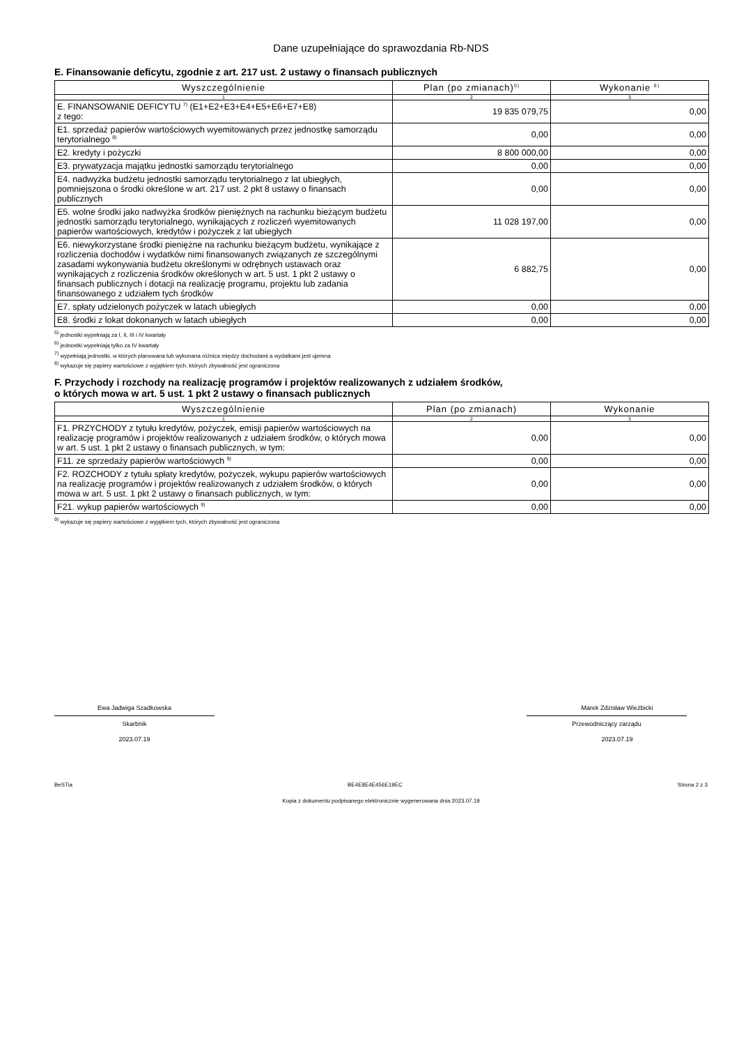Dane uzupełniające do sprawozdania Rb-NDS
E. Finansowanie deficytu, zgodnie z art. 217 ust. 2 ustawy o finansach publicznych
| Wyszczególnienie | Plan (po zmianach)<sup>5)</sup> | Wykonanie <sup>6)</sup> |
| --- | --- | --- |
| 1 | 2 | 3 |
| E. FINANSOWANIE DEFICYTU <sup>7)</sup> (E1+E2+E3+E4+E5+E6+E7+E8) z tego: | 19 835 079,75 | 0,00 |
| E1. sprzedaż papierów wartościowych wyemitowanych przez jednostkę samorządu terytorialnego <sup>8)</sup> | 0,00 | 0,00 |
| E2. kredyty i pożyczki | 8 800 000,00 | 0,00 |
| E3. prywatyzacja majątku jednostki samorządu terytorialnego | 0,00 | 0,00 |
| E4. nadwyżka budżetu jednostki samorządu terytorialnego z lat ubiegłych, pomniejszona o środki określone w art. 217 ust. 2 pkt 8 ustawy o finansach publicznych | 0,00 | 0,00 |
| E5. wolne środki jako nadwyżka środków pieniężnych na rachunku bieżącym budżetu jednostki samorządu terytorialnego, wynikających z rozliczeń wyemitowanych papierów wartościowych, kredytów i pożyczek z lat ubiegłych | 11 028 197,00 | 0,00 |
| E6. niewykorzystane środki pieniężne na rachunku bieżącym budżetu, wynikające z rozliczenia dochodów i wydatków nimi finansowanych związanych ze szczególnymi zasadami wykonywania budżetu określonymi w odrębnych ustawach oraz wynikających z rozliczenia środków określonych w art. 5 ust. 1 pkt 2 ustawy o finansach publicznych i dotacji na realizację programu, projektu lub zadania finansowanego z udziałem tych środków | 6 882,75 | 0,00 |
| E7. spłaty udzielonych pożyczek w latach ubiegłych | 0,00 | 0,00 |
| E8. środki z lokat dokonanych w latach ubiegłych | 0,00 | 0,00 |
<sup>5)</sup> jednostki wypełniają za I, II, III i IV kwartały
<sup>6)</sup> jednostki wypełniają tylko za IV kwartały
<sup>7)</sup> wypełniają jednostki, w których planowana lub wykonana różnica między dochodami a wydatkami jest ujemna
<sup>8)</sup> wykazuje się papiery wartościowe z wyjątkiem tych, których zbywalność jest ograniczona
F. Przychody i rozchody na realizację programów i projektów realizowanych z udziałem środków,
o których mowa w art. 5 ust. 1 pkt 2 ustawy o finansach publicznych
| Wyszczególnienie | Plan (po zmianach) | Wykonanie |
| --- | --- | --- |
| 1 | 2 | 3 |
| F1. PRZYCHODY z tytułu kredytów, pożyczek, emisji papierów wartościowych na realizację programów i projektów realizowanych z udziałem środków, o których mowa w art. 5 ust. 1 pkt 2 ustawy o finansach publicznych, w tym: | 0,00 | 0,00 |
| F11. ze sprzedaży papierów wartościowych <sup>9)</sup> | 0,00 | 0,00 |
| F2. ROZCHODY z tytułu spłaty kredytów, pożyczek, wykupu papierów wartościowych na realizację programów i projektów realizowanych z udziałem środków, o których mowa w art. 5 ust. 1 pkt 2 ustawy o finansach publicznych, w tym: | 0,00 | 0,00 |
| F21. wykup papierów wartościowych <sup>9)</sup> | 0,00 | 0,00 |
<sup>9)</sup> wykazuje się papiery wartościowe z wyjątkiem tych, których zbywalność jest ograniczona
Ewa Jadwiga Szadkowska
Skarbnik
2023.07.19
Marek Zdzisław Wieżbicki
Przewodniczący zarządu
2023.07.19
BeSTia BE4E8E4E456E19EC Strona 2 z 3
Kopia z dokumentu podpisanego elektronicznie wygenerowana dnia 2023.07.19